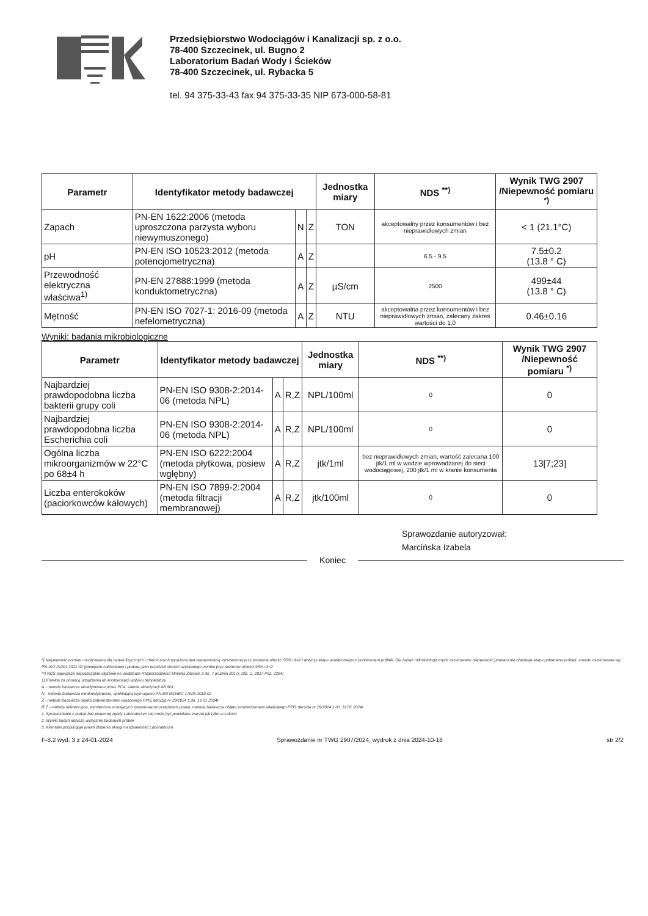Przedsiębiorstwo Wodociągów i Kanalizacji sp. z o.o.
78-400 Szczecinek, ul. Bugno 2
Laboratorium Badań Wody i Ścieków
78-400 Szczecinek, ul. Rybacka 5
tel. 94 375-33-43 fax 94 375-33-35 NIP 673-000-58-81
| Parametr | Identyfikator metody badawczej | | | Jednostka miary | NDS <sup>**)</sup> | Wynik TWG 2907 /Niepewność pomiaru <sup>*)</sup> |
| --- | --- | --- | --- | --- | --- | --- |
| Zapach | PN-EN 1622:2006 (metoda uproszczona parzysta wyboru niewymuszonego) | N | Z | TON | akceptowalny przez konsumentów i bez nieprawidłowych zmian | < 1 (21.1°C) |
| pH | PN-EN ISO 10523:2012 (metoda potencjometryczna) | A | Z | | 6.5 - 9.5 | 7.5±0.2 (13.8 ° C) |
| Przewodność elektryczna właściwa<sup>1)</sup> | PN-EN 27888:1999 (metoda konduktometryczna) | A | Z | µS/cm | 2500 | 499±44 (13.8 ° C) |
| Mętność | PN-EN ISO 7027-1: 2016-09 (metoda nefelometryczna) | A | Z | NTU | akceptowalna przez konsumentów i bez nieprawidłowych zmian, zalecany zakres wartości do 1,0 | 0.46±0.16 |
Wyniki: badania mikrobiologiczne
| Parametr | Identyfikator metody badawczej | | | Jednostka miary | NDS <sup>**)</sup> | Wynik TWG 2907 /Niepewność pomiaru <sup>*)</sup> |
| --- | --- | --- | --- | --- | --- | --- |
| Najbardziej prawdopodobna liczba bakterii grupy coli | PN-EN ISO 9308-2:2014-06 (metoda NPL) | A | R,Z | NPL/100ml | 0 | 0 |
| Najbardziej prawdopodobna liczba Escherichia coli | PN-EN ISO 9308-2:2014-06 (metoda NPL) | A | R,Z | NPL/100ml | 0 | 0 |
| Ogólna liczba mikroorganizmów w 22°C po 68±4 h | PN-EN ISO 6222:2004 (metoda płytkowa, posiew wgłębny) | A | R,Z | jtk/1ml | bez nieprawidłowych zmian, wartość zalecana 100 jtk/1 ml w wodzie wprowadzanej do sieci wodociągowej, 200 jtk/1 ml w kranie konsumenta | 13[7;23] |
| Liczba enterokoków (paciorkowców kałowych) | PN-EN ISO 7899-2:2004 (metoda filtracji membranowej) | A | R,Z | jtk/100ml | 0 | 0 |
Sprawozdanie autoryzował:
Marcińska Izabela
Koniec
*) Niepewność pomiaru oszacowana dla badań fizycznych i chemicznych wyrażona jest niepewnością rozszerzoną przy poziomie ufności 95% i k=2 i dotyczy etapu analitycznego z pobieraniem próbek. Dla badań mikrobiologicznych oszacowano niepewność pomiaru nie obejmuje etapu pobierania próbek, zostało oszacowane wg PN-ISO 29201 2022-02 (podejście całościowe) i podana jako przedział ufności uzyskanego wyniku przy poziomie ufności 95% i k=2
**) NDS najwyższe dopuszczalne stężenie na podstawie Rozporządzenia Ministra Zdrowia z dn. 7 grudnia 2017r. /Dz. U. 2017 Poz. 2294/
1) Korekta za pomocą urządzenia do kompensacji wpływu temperatury
A - metoda badawcza akredytowana przez PCA, zakres akredytacji AB 901
N - metoda badawcza nieakredytowana, spełniająca wymagania PN-EN ISO/IEC 17025 2018-02
Z - metoda badawcza objęta zatwierdzeniem właściwego PPIS decyzja nr 29/2024 z dn. 19 01 2024r
R,Z - metoda referencyjna, wymieniona w mających zastosowanie przepisach prawa, metoda badawcza objęta zatwierdzeniem właściwego PPIS decyzja nr 29/2024 z dn. 19 01 2024r
1. Sprawozdanie z badań bez pisemnej zgody Laboratorium nie może być powielane inaczej jak tylko w całości
2. Wyniki badań dotyczą wyłącznie badanych próbek
3. Klientowi przysługuje prawo złożenia skargi na działalność Laboratorium
F-8.2 wyd. 3 z 24-01-2024 Sprawozdanie nr TWG 2907/2024, wydruk z dnia 2024-10-18 str 2/2